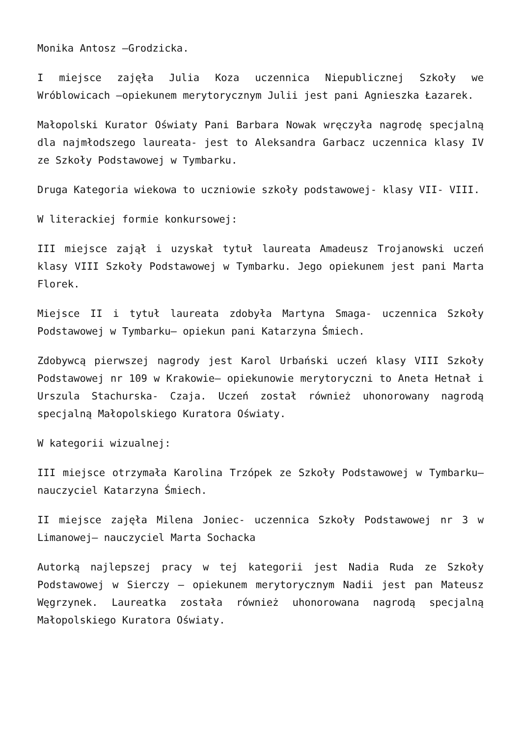Monika Antosz –Grodzicka.
I miejsce zajęła Julia Koza uczennica Niepublicznej Szkoły we Wróblowicach –opiekunem merytorycznym Julii jest pani Agnieszka Łazarek.
Małopolski Kurator Oświaty Pani Barbara Nowak wręczyła nagrodę specjalną dla najmłodszego laureata- jest to Aleksandra Garbacz uczennica klasy IV ze Szkoły Podstawowej w Tymbarku.
Druga Kategoria wiekowa to uczniowie szkoły podstawowej- klasy VII- VIII.
W literackiej formie konkursowej:
III miejsce zajął i uzyskał tytuł laureata Amadeusz Trojanowski uczeń klasy VIII Szkoły Podstawowej w Tymbarku. Jego opiekunem jest pani Marta Florek.
Miejsce II i tytuł laureata zdobyła Martyna Smaga- uczennica Szkoły Podstawowej w Tymbarku– opiekun pani Katarzyna Śmiech.
Zdobywcą pierwszej nagrody jest Karol Urbański uczeń klasy VIII Szkoły Podstawowej nr 109 w Krakowie– opiekunowie merytoryczni to Aneta Hetnał i Urszula Stachurska- Czaja. Uczeń został również uhonorowany nagrodą specjalną Małopolskiego Kuratora Oświaty.
W kategorii wizualnej:
III miejsce otrzymała Karolina Trzópek ze Szkoły Podstawowej w Tymbarku– nauczyciel Katarzyna Śmiech.
II miejsce zajęła Milena Joniec- uczennica Szkoły Podstawowej nr 3 w Limanowej– nauczyciel Marta Sochacka
Autorką najlepszej pracy w tej kategorii jest Nadia Ruda ze Szkoły Podstawowej w Sierczy – opiekunem merytorycznym Nadii jest pan Mateusz Węgrzynek. Laureatka została również uhonorowana nagrodą specjalną Małopolskiego Kuratora Oświaty.